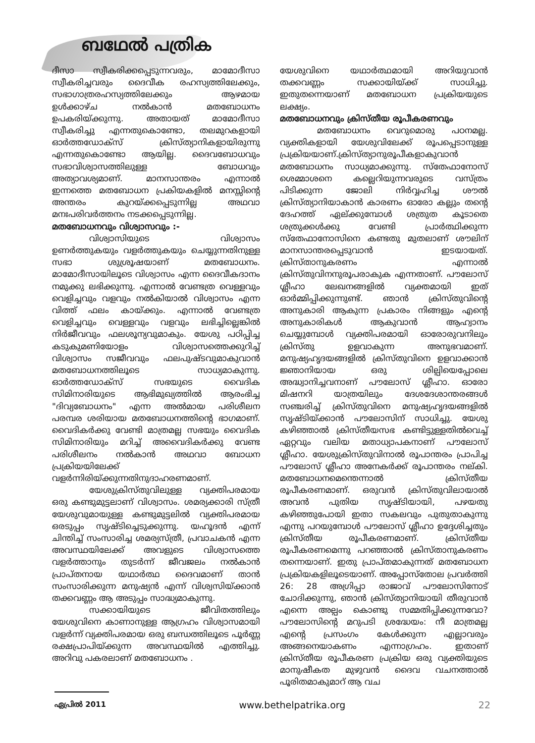ബഥേൽ പത്രിക
ദീസാ സ്വീകരിക്കപ്പെടുന്നവരും, മാമോദീസാ സ്വീകരിച്ചവരും ദൈവീക രഹസ്യത്തിലേക്കും, സഭാഗാത്രരഹസ്യത്തിലേക്കും ആഴമായ ഉൾക്കാഴ്ച നൽകാൻ മതബോധനം ഉപകരിയ്ക്കുന്നു. അതായത് മാമോദീസാ സ്വീകരിച്ചു എന്നതുകൊണ്ടോ, തലമുറകളായി ഓർത്തഡോക്സ് ക്രിസ്ത്യാനികളായിരുന്നു എന്നതുകൊണ്ടോ ആയില്ല. ദൈവബോധവും സഭാവിശ്വാസത്തിലുള്ള ബോധവും അത്യാവശ്യമാണ്. മാനസാന്തരം എന്നാൽ ഇന്നത്തെ മതബോധന പ്രകിയകളിൽ മനസ്സിന്റെ അന്തരം കുറയ്ക്കപ്പെടുന്നില്ല അഥവാ മനഃപരിവർത്തനം നടക്കപ്പെടുന്നില്ല.
മതബോധനവും വിശ്വാസവും :-
വിശ്വാസിയുടെ വിശ്വാസം ഉണർത്തുകയും വളർത്തുകയും ചെയ്യുന്നതിനുള്ള സഭാ ശുശ്രൂഷയാണ് മതബോധനം. മാമോദീസായിലൂടെ വിശ്വാസം എന്ന ദൈവീകദാനം നമുക്കു ലഭിക്കുന്നു. എന്നാൽ വേണ്ടത്ര വെള്ളവും വെളിച്ചവും വളവും നൽകിയാൽ വിശ്വാസം എന്ന വിത്ത് ഫലം കായ്ക്കും. എന്നാൽ വേണ്ടത്ര വെളിച്ചവും വെള്ളവും വളവും ലഭിച്ചില്ലെങ്കിൽ നിർജീവവും ഫലശൂന്യവുമാകും. യേശു പഠിപ്പിച്ച കടുകുമണിയോളം വിശ്വാസത്തെക്കുറിച്ച് വിശ്വാസം സജീവവും ഫലപുഷ്ടവുമാകുവാൻ മതബോധനത്തിലൂടെ സാധ്യമാകുന്നു. ഓർത്തഡോക്സ് സഭയുടെ വൈദിക സിമിനാരിയുടെ ആഭിമുഖ്യത്തിൽ ആരംഭിച്ച "ദിവ്യബോധനം" എന്ന അൽമായ പരിശീലന പരമ്പര ശരിയായ മതബോധനത്തിന്റെ ഭാഗമാണ്. വൈദികർക്കു വേണ്ടി മാത്രമല്ല സഭയും വൈദിക സിമിനാരിയും മറിച്ച് അവൈദികർക്കു വേണ്ട പരിശീലനം നൽകാൻ അഥവാ ബോധന പ്രക്രിയയിലേക്ക് വളർന്നിരിയ്ക്കുന്നതിനുദാഹരണമാണ്.
യേശുക്രിസ്തുവിലുള്ള വ്യക്തിപരമായ ഒരു കണ്ടുമുട്ടലാണ് വിശ്വാസം. ശമര്യക്കാരി സ്ത്രീ യേശുവുമായുള്ള കണ്ടുമുട്ടലിൽ വ്യക്തിപരമായ ഒരടുപ്പം സൃഷ്ടിച്ചെടുക്കുന്നു. യഹൂദൻ എന്ന് ചിന്തിച്ച് സംസാരിച്ച ശമര്യസ്ത്രീ, പ്രവാചകൻ എന്ന അവസ്ഥയിലേക്ക് അവളുടെ വിശ്വാസത്തെ വളർത്താനും തുടർന്ന് ജീവജലം നൽകാൻ പ്രാപ്തനായ യഥാർത്ഥ ദൈവമാണ് താൻ സംസാരിക്കുന്ന മനുഷ്യൻ എന്ന് വിശ്വസിയ്ക്കാൻ തക്കവണ്ണം ആ അടുപ്പം സാദ്ധ്യമാകുന്നു.
സക്കായിയുടെ ജീവിതത്തിലും യേശുവിനെ കാണാനുള്ള ആഗ്രഹം വിശ്വാസമായി വളർന്ന് വ്യക്തിപരമായ ഒരു ബന്ധത്തിലൂടെ പൂർണ്ണ രക്ഷപ്രാപിയ്ക്കുന്ന അവസ്ഥയിൽ എത്തിച്ചു. അറിവു പകരലാണ് മതബോധനം .
യേശുവിനെ യഥാർത്ഥമായി അറിയുവാൻ തക്കവണ്ണം സക്കായിയ്ക്ക് സാധിച്ചു. ഇതുതന്നെയാണ് മതബോധന പ്രക്രിയയുടെ ലക്ഷ്യം.
മതബോധനവും ക്രിസ്തീയ രൂപീകരണവും
മതബോധനം വെറുമൊരു പഠനമല്ല. വ്യക്തികളായി യേശുവിലേക്ക് രൂപപ്പെടാനുള്ള പ്രക്രിയയാണ്.ക്രിസ്ത്യാനുരൂപീകളാകുവാൻ മതബോധനം സാധ്യമാക്കുന്നു. സ്തേഫാനോസ് ശെമ്മാശനെ കല്ലെറിയുന്നവരുടെ വസ്ത്രം പിടിക്കുന്ന ജോലി നിർവ്വഹിച്ച ശൗൽ ക്രിസ്ത്യാനിയാകാൻ കാരണം ഓരോ കല്ലും തന്റെ ദേഹത്ത് ഏല്ക്കുമ്പോൾ ശത്രുത കൂടാതെ ശത്രുക്കൾക്കു വേണ്ടി പ്രാർത്ഥിക്കുന്ന സ്തേഫാനോസിനെ കണ്ടതു മുതലാണ് ശൗലിന് മാനസാന്തരപ്പെടുവാൻ ഇടയായത്. ക്രിസ്താനുകരണം എന്നാൽ ക്രിസ്തുവിനനുരൂപരാകുക എന്നതാണ്. പൗലോസ് ശ്ലീഹാ ലേഖനങ്ങളിൽ വ്യക്തമായി ഇത് ഓർമ്മിപ്പിക്കുന്നുണ്ട്. ഞാൻ ക്രിസ്തുവിന്റെ അനുകാരി ആകുന്ന പ്രകാരം നിങ്ങളും എന്റെ അനുകാരികൾ ആകുവാൻ ആഹ്വാനം ചെയ്യുമ്പോൾ വ്യക്തിപരമായി ഓരോരുവനിലും ക്രിസ്തു ഉളവാകുന്ന അനുഭവമാണ്. മനുഷ്യഹൃദയങ്ങളിൽ ക്രിസ്തുവിനെ ഉളവാക്കാൻ ജ്ഞാനിയായ ഒരു ശില്പിയെപ്പോലെ അദ്ധ്വാനിച്ചവനാണ് പൗലോസ് ശ്ലീഹാ. ഓരോ മിഷനറി യാത്രയിലും ദേശദേശാന്തരങ്ങൾ സഞ്ചരിച്ച് ക്രിസ്തുവിനെ മനുഷ്യഹൃദയങ്ങളിൽ സൃഷ്ടിയ്ക്കാൻ പൗലോസിന് സാധിച്ചു. യേശു കഴിഞ്ഞാൽ ക്രിസ്തീയസഭ കണ്ടിട്ടുള്ളതിൽവെച്ച് ഏറ്റവും വലിയ മതാധ്യാപകനാണ് പൗലോസ് ശ്ലീഹാ. യേശുക്രിസ്തുവിനാൽ രൂപാന്തരം പ്രാപിച്ച പൗലോസ് ശ്ലീഹാ അനേകർക്ക് രൂപാന്തരം നല്കി. മതബോധനമെന്തെന്നാൽ ക്രിസ്തീയ രൂപീകരണമാണ്. ഒരുവൻ ക്രിസ്തുവിലായാൽ അവൻ പുതിയ സൃഷ്ടിയായി, പഴയതു കഴിഞ്ഞുപോയി ഇതാ സകലവും പുതുതാകുന്നു എന്നു പറയുമ്പോൾ പൗലോസ് ശ്ലീഹാ ഉദ്ദേശിച്ചതും ക്രിസ്തീയ രൂപീകരണമാണ്. ക്രിസ്തീയ രൂപീകരണമെന്നു പറഞ്ഞാൽ ക്രിസ്താനുകരണം തന്നെയാണ്. ഇതു പ്രാപ്തമാകുന്നത് മതബോധന പ്രക്രിയകളിലൂടെയാണ്. അപ്പോസ്തോല പ്രവർത്തി 26: 28 അഗ്രിപ്പാ രാജാവ് പൗലോസിനോട് ചോദിക്കുന്നു, ഞാൻ ക്രിസ്ത്യാനിയായി തീരുവാൻ എന്നെ അല്പം കൊണ്ടു സമ്മതിപ്പിക്കുന്നവോ? പൗലോസിന്റെ മറുപടി ശ്രദ്ധേയം: നീ മാത്രമല്ല എന്റെ പ്രസംഗം കേൾക്കുന്ന എല്ലാവരും അങ്ങനെയാകണം എന്നാഗ്രഹം. ഇതാണ് ക്രിസ്തീയ രൂപീകരണ പ്രക്രിയ ഒരു വ്യക്തിയുടെ മാനുഷീകത മുഴുവൻ ദൈവ വചനത്താൽ പൂരിതമാകുമാറ് ആ വച
ഏപ്രിൽ 2011 www.bethelpatrika.org 22